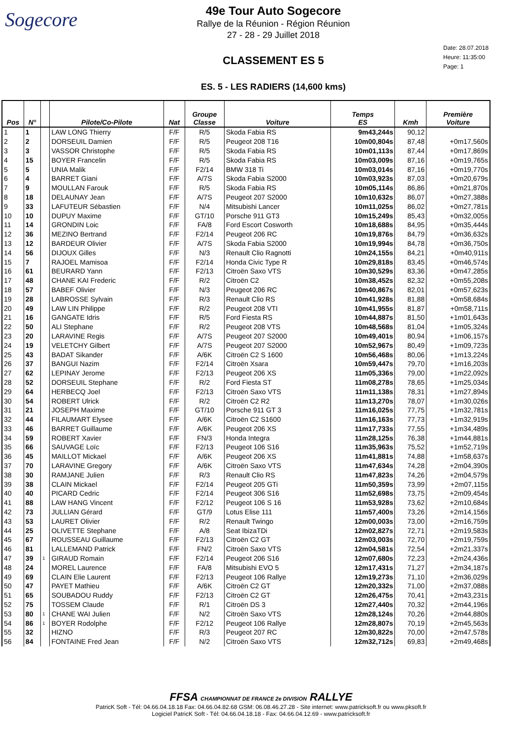Sogecore
49e Tour Auto Sogecore
Rallye de la Réunion - Région Réunion
27 - 28 - 29 Juillet 2018
CLASSEMENT ES 5
ES. 5 - LES RADIERS (14,600 kms)
Date: 28.07.2018
Heure: 11:35:00
Page: 1
| Pos | N° | | Pilote/Co-Pilote | Nat | Groupe Classe | Voiture | Temps ES | Kmh | Première Voiture |
| --- | --- | --- | --- | --- | --- | --- | --- | --- | --- |
| 1 | 1 | | LAW LONG Thierry | F/F | R/5 | Skoda Fabia RS | 9m43,244s | 90,12 | |
| 2 | 2 | | DORSEUIL Damien | F/F | R/5 | Peugeot 208 T16 | 10m00,804s | 87,48 | +0m17,560s |
| 3 | 3 | | VASSOR Christophe | F/F | R/5 | Skoda Fabia RS | 10m01,113s | 87,44 | +0m17,869s |
| 4 | 15 | | BOYER Francelin | F/F | R/5 | Skoda Fabia RS | 10m03,009s | 87,16 | +0m19,765s |
| 5 | 5 | | UNIA Malik | F/F | F2/14 | BMW 318 Ti | 10m03,014s | 87,16 | +0m19,770s |
| 6 | 4 | | BARRET Giani | F/F | A/7S | Skoda Fabia S2000 | 10m03,923s | 87,03 | +0m20,679s |
| 7 | 9 | | MOULLAN Farouk | F/F | R/5 | Skoda Fabia RS | 10m05,114s | 86,86 | +0m21,870s |
| 8 | 18 | | DELAUNAY Jean | F/F | A/7S | Peugeot 207 S2000 | 10m10,632s | 86,07 | +0m27,388s |
| 9 | 33 | | LAFUTEUR Sébastien | F/F | N/4 | Mitsubishi Lancer | 10m11,025s | 86,02 | +0m27,781s |
| 10 | 10 | | DUPUY Maxime | F/F | GT/10 | Porsche 911 GT3 | 10m15,249s | 85,43 | +0m32,005s |
| 11 | 14 | | GRONDIN Loic | F/F | FA/8 | Ford Escort Cosworth | 10m18,688s | 84,95 | +0m35,444s |
| 12 | 36 | | MEZINO Bertrand | F/F | F2/14 | Peugeot 206 RC | 10m19,876s | 84,79 | +0m36,632s |
| 13 | 12 | | BARDEUR Olivier | F/F | A/7S | Skoda Fabia S2000 | 10m19,994s | 84,78 | +0m36,750s |
| 14 | 56 | | DIJOUX Gilles | F/F | N/3 | Renault Clio Ragnotti | 10m24,155s | 84,21 | +0m40,911s |
| 15 | 7 | | RAJOEL Mamisoa | F/F | F2/14 | Honda Civic Type R | 10m29,818s | 83,45 | +0m46,574s |
| 16 | 61 | | BEURARD Yann | F/F | F2/13 | Citroën Saxo VTS | 10m30,529s | 83,36 | +0m47,285s |
| 17 | 48 | | CHANE KAI Frederic | F/F | R/2 | Citroën C2 | 10m38,452s | 82,32 | +0m55,208s |
| 18 | 57 | | BABEF Olivier | F/F | N/3 | Peugeot 206 RC | 10m40,867s | 82,01 | +0m57,623s |
| 19 | 28 | | LABROSSE Sylvain | F/F | R/3 | Renault Clio RS | 10m41,928s | 81,88 | +0m58,684s |
| 20 | 49 | | LAW LIN Philippe | F/F | R/2 | Peugeot 208 VTI | 10m41,955s | 81,87 | +0m58,711s |
| 21 | 16 | | GANGATE Idris | F/F | R/5 | Ford Fiesta RS | 10m44,887s | 81,50 | +1m01,643s |
| 22 | 50 | | ALI Stephane | F/F | R/2 | Peugeot 208 VTS | 10m48,568s | 81,04 | +1m05,324s |
| 23 | 20 | | LARAVINE Regis | F/F | A/7S | Peugeot 207 S2000 | 10m49,401s | 80,94 | +1m06,157s |
| 24 | 19 | | VELETCHY Gilbert | F/F | A/7S | Peugeot 207 S2000 | 10m52,967s | 80,49 | +1m09,723s |
| 25 | 43 | | BADAT Sikander | F/F | A/6K | Citroën C2 S 1600 | 10m56,468s | 80,06 | +1m13,224s |
| 26 | 37 | | BANGUI Nazim | F/F | F2/14 | Citroën Xsara | 10m59,447s | 79,70 | +1m16,203s |
| 27 | 62 | | LEPINAY Jerome | F/F | F2/13 | Peugeot 206 XS | 11m05,336s | 79,00 | +1m22,092s |
| 28 | 52 | | DORSEUIL Stephane | F/F | R/2 | Ford Fiesta ST | 11m08,278s | 78,65 | +1m25,034s |
| 29 | 64 | | HERBECQ Joel | F/F | F2/13 | Citroën Saxo VTS | 11m11,138s | 78,31 | +1m27,894s |
| 30 | 54 | | ROBERT Ulrick | F/F | R/2 | Citroën C2 R2 | 11m13,270s | 78,07 | +1m30,026s |
| 31 | 21 | | JOSEPH Maxime | F/F | GT/10 | Porsche 911 GT 3 | 11m16,025s | 77,75 | +1m32,781s |
| 32 | 44 | | FILAUMART Elysee | F/F | A/6K | Citroën C2 S1600 | 11m16,163s | 77,73 | +1m32,919s |
| 33 | 46 | | BARRET Guillaume | F/F | A/6K | Peugeot 206 XS | 11m17,733s | 77,55 | +1m34,489s |
| 34 | 59 | | ROBERT Xavier | F/F | FN/3 | Honda Integra | 11m28,125s | 76,38 | +1m44,881s |
| 35 | 66 | | SAUVAGE Loïc | F/F | F2/13 | Peugeot 106 S16 | 11m35,963s | 75,52 | +1m52,719s |
| 36 | 45 | | MAILLOT Mickael | F/F | A/6K | Peugeot 206 XS | 11m41,881s | 74,88 | +1m58,637s |
| 37 | 70 | | LARAVINE Gregory | F/F | A/6K | Citroën Saxo VTS | 11m47,634s | 74,28 | +2m04,390s |
| 38 | 30 | | RAMJANE Julien | F/F | R/3 | Renault Clio RS | 11m47,823s | 74,26 | +2m04,579s |
| 39 | 38 | | CLAIN Mickael | F/F | F2/14 | Peugeot 205 GTi | 11m50,359s | 73,99 | +2m07,115s |
| 40 | 40 | | PICARD Cedric | F/F | F2/14 | Peugeot 306 S16 | 11m52,698s | 73,75 | +2m09,454s |
| 41 | 88 | | LAW HANG Vincent | F/F | F2/12 | Peugeot 106 S 16 | 11m53,928s | 73,62 | +2m10,684s |
| 42 | 73 | | JULLIAN Gérard | F/F | GT/9 | Lotus Elise 111 | 11m57,400s | 73,26 | +2m14,156s |
| 43 | 53 | | LAURET Olivier | F/F | R/2 | Renault Twingo | 12m00,003s | 73,00 | +2m16,759s |
| 44 | 25 | | OLIVETTE Stephane | F/F | A/8 | Seat IbizaTDi | 12m02,827s | 72,71 | +2m19,583s |
| 45 | 67 | | ROUSSEAU Guillaume | F/F | F2/13 | Citroën C2 GT | 12m03,003s | 72,70 | +2m19,759s |
| 46 | 81 | | LALLEMAND Patrick | F/F | FN/2 | Citroën Saxo VTS | 12m04,581s | 72,54 | +2m21,337s |
| 47 | 39 | 1 | GIRAUD Romain | F/F | F2/14 | Peugeot 206 S16 | 12m07,680s | 72,23 | +2m24,436s |
| 48 | 24 | | MOREL Laurence | F/F | FA/8 | Mitsubishi EVO 5 | 12m17,431s | 71,27 | +2m34,187s |
| 49 | 69 | | CLAIN Elie Laurent | F/F | F2/13 | Peugeot 106 Rallye | 12m19,273s | 71,10 | +2m36,029s |
| 50 | 47 | | PAYET Mathieu | F/F | A/6K | Citroën C2 GT | 12m20,332s | 71,00 | +2m37,088s |
| 51 | 65 | | SOUBADOU Ruddy | F/F | F2/13 | Citroën C2 GT | 12m26,475s | 70,41 | +2m43,231s |
| 52 | 75 | | TOSSEM Claude | F/F | R/1 | Citroën DS 3 | 12m27,440s | 70,32 | +2m44,196s |
| 53 | 80 | 1 | CHANE WAI Julien | F/F | N/2 | Citroën Saxo VTS | 12m28,124s | 70,26 | +2m44,880s |
| 54 | 86 | 1 | BOYER Rodolphe | F/F | F2/12 | Peugeot 106 Rallye | 12m28,807s | 70,19 | +2m45,563s |
| 55 | 32 | | HIZNO | F/F | R/3 | Peugeot 207 RC | 12m30,822s | 70,00 | +2m47,578s |
| 56 | 84 | | FONTAINE Fred Jean | F/F | N/2 | Citroën Saxo VTS | 12m32,712s | 69,83 | +2m49,468s |
FFSA CHAMPIONNAT DE FRANCE 2e DIVISION RALLYE
PatricK Soft - Tél: 04.66.04.18.18 Fax: 04.66.04.82.68 GSM: 06.08.46.27.28 - Site internet: www.patricksoft.fr ou www.pksoft.fr
Logiciel PatricK Soft - Tél: 04.66.04.18.18 - Fax: 04.66.04.12.69 - www.patricksoft.fr